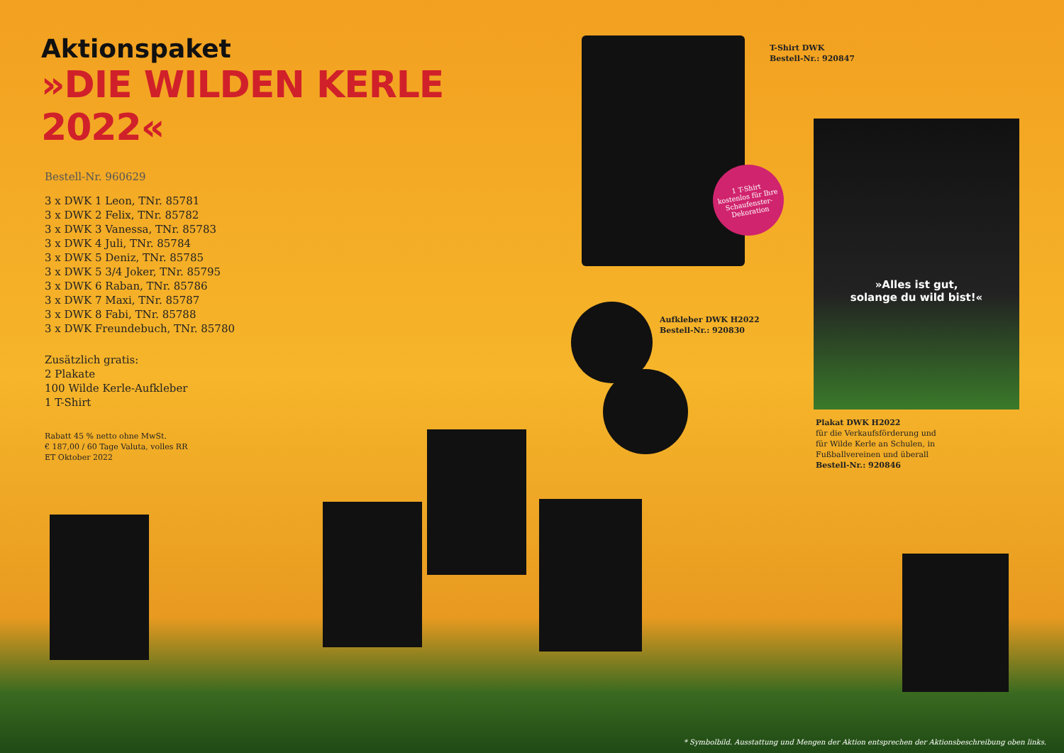Aktionspaket
»DIE WILDEN KERLE 2022«
Bestell-Nr. 960629
3 x DWK 1 Leon, TNr. 85781
3 x DWK 2 Felix, TNr. 85782
3 x DWK 3 Vanessa, TNr. 85783
3 x DWK 4 Juli, TNr. 85784
3 x DWK 5 Deniz, TNr. 85785
3 x DWK 5 3/4 Joker, TNr. 85795
3 x DWK 6 Raban, TNr. 85786
3 x DWK 7 Maxi, TNr. 85787
3 x DWK 8 Fabi, TNr. 85788
3 x DWK Freundebuch, TNr. 85780
Zusätzlich gratis:
2 Plakate
100 Wilde Kerle-Aufkleber
1 T-Shirt
Rabatt 45 % netto ohne MwSt.
€ 187,00 / 60 Tage Valuta, volles RR
ET Oktober 2022
1 T-Shirt
kostenlos für Ihre
Schaufenster-
Dekoration
T-Shirt DWK
Bestell-Nr.: 920847
Aufkleber DWK H2022
Bestell-Nr.: 920830
»Alles ist gut,
solange du wild bist!«
Plakat DWK H2022
für die Verkaufsförderung und
für Wilde Kerle an Schulen, in
Fußballvereinen und überall
Bestell-Nr.: 920846
* Symbolbild. Ausstattung und Mengen der Aktion entsprechen der Aktionsbeschreibung oben links.